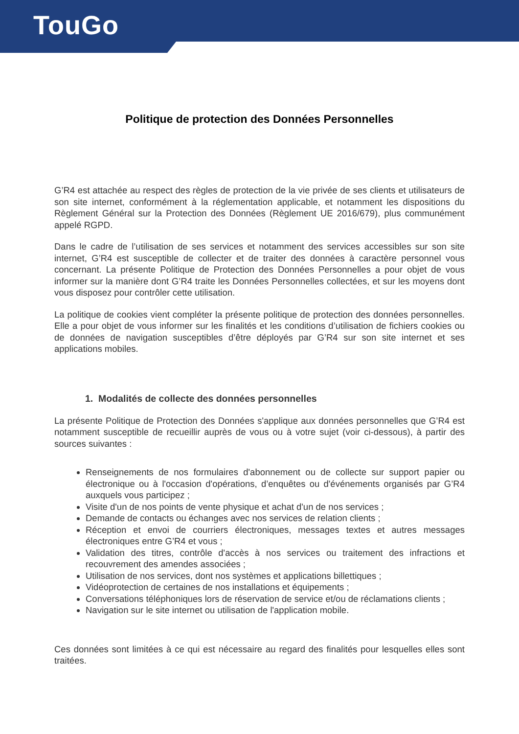TouGo
Politique de protection des Données Personnelles
G’R4 est attachée au respect des règles de protection de la vie privée de ses clients et utilisateurs de son site internet, conformément à la réglementation applicable, et notamment les dispositions du Règlement Général sur la Protection des Données (Règlement UE 2016/679), plus communément appelé RGPD.
Dans le cadre de l’utilisation de ses services et notamment des services accessibles sur son site internet, G’R4 est susceptible de collecter et de traiter des données à caractère personnel vous concernant. La présente Politique de Protection des Données Personnelles a pour objet de vous informer sur la manière dont G’R4 traite les Données Personnelles collectées, et sur les moyens dont vous disposez pour contrôler cette utilisation.
La politique de cookies vient compléter la présente politique de protection des données personnelles. Elle a pour objet de vous informer sur les finalités et les conditions d’utilisation de fichiers cookies ou de données de navigation susceptibles d’être déployés par G’R4 sur son site internet et ses applications mobiles.
1. Modalités de collecte des données personnelles
La présente Politique de Protection des Données s'applique aux données personnelles que G’R4 est notamment susceptible de recueillir auprès de vous ou à votre sujet (voir ci-dessous), à partir des sources suivantes :
Renseignements de nos formulaires d'abonnement ou de collecte sur support papier ou électronique ou à l'occasion d'opérations, d’enquêtes ou d'événements organisés par G’R4 auxquels vous participez ;
Visite d'un de nos points de vente physique et achat d'un de nos services ;
Demande de contacts ou échanges avec nos services de relation clients ;
Réception et envoi de courriers électroniques, messages textes et autres messages électroniques entre G’R4 et vous ;
Validation des titres, contrôle d'accès à nos services ou traitement des infractions et recouvrement des amendes associées ;
Utilisation de nos services, dont nos systèmes et applications billettiques ;
Vidéoprotection de certaines de nos installations et équipements ;
Conversations téléphoniques lors de réservation de service et/ou de réclamations clients ;
Navigation sur le site internet ou utilisation de l'application mobile.
Ces données sont limitées à ce qui est nécessaire au regard des finalités pour lesquelles elles sont traitées.